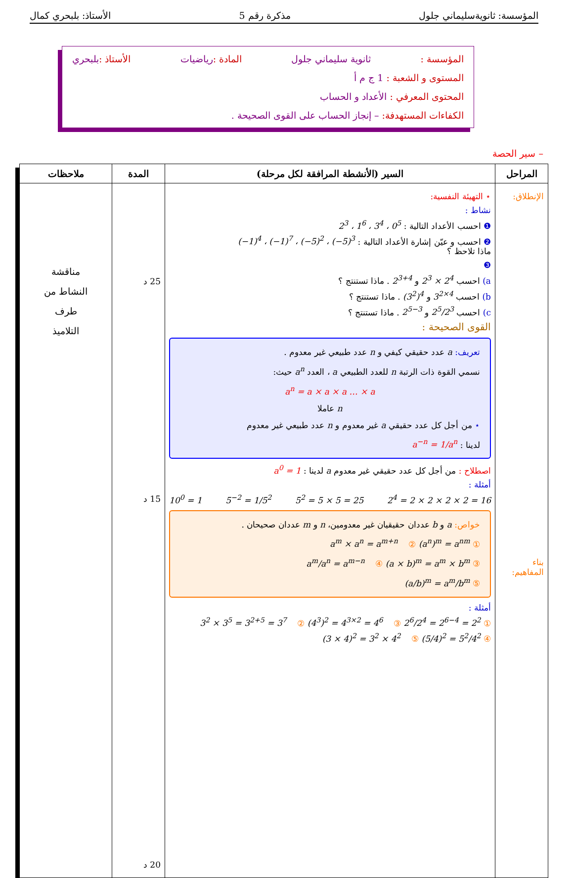المؤسسة: ثانويةسليماني جلول مذكرة رقم 5 الأستاذ: بلبحري كمال
المؤسسة : ثانوية سليماني جلول المادة :رياضيات الأستاذ :بلبحري
المستوى و الشعبة : 1 ج م أ
المحتوى المعرفي : الأعداد و الحساب
الكفاءات المستهدفة: – إنجاز الحساب على القوى الصحيحة .
– سير الحصة
| المراحل | السير (الأنشطة المرافقة لكل مرحلة) | المدة | ملاحظات |
| --- | --- | --- | --- |
| الإنطلاق: بناء المفاهيم: | ⋆ التهيئة النفسية: نشاط : ❶ احسب الأعداد التالية : 2<sup>3</sup> ، 1<sup>6</sup> ، 3<sup>4</sup> ، 0<sup>5</sup> ❷ احسب و عيّن إشارة الأعداد التالية : (−1)<sup>4</sup> ، (−1)<sup>7</sup> ، (−5)<sup>2</sup> ، (−5)<sup>3</sup> ماذا تلاحظ ؟ ❸ a) احسب 2<sup>3</sup> × 2<sup>4</sup> و 2<sup>3+4</sup> . ماذا تستنتج ؟ b) احسب 3<sup>2×4</sup> و (3<sup>2</sup>)<sup>4</sup> . ماذا تستنتج ؟ c) احسب 2<sup>5</sup>/2<sup>3</sup> و 2<sup>5−3</sup> . ماذا تستنتج ؟ القوى الصحيحة : تعريف: a عدد حقيقي كيفي و n عدد طبيعي غير معدوم . نسمي القوة ذات الرتبة n للعدد الطبيعي a ، العدد a<sup>n</sup> حيث: a<sup>n</sup> = a × a × a … × a n عاملا ⋆ من أجل كل عدد حقيقي a غير معدوم و n عدد طبيعي غير معدوم لدينا : a<sup>−n</sup> = 1/a<sup>n</sup> اصطلاح : من أجل كل عدد حقيقي غير معدوم a لدينا : a<sup>0</sup> = 1 أمثلة : 10<sup>0</sup> = 1 5<sup>−2</sup> = 1/5<sup>2</sup> 5<sup>2</sup> = 5 × 5 = 25 2<sup>4</sup> = 2 × 2 × 2 × 2 = 16 خواص: a و b عددان حقيقيان غير معدومين، n و m عددان صحيحان . ① a<sup>m</sup> × a<sup>n</sup> = a<sup>m+n</sup> ② (a<sup>n</sup>)<sup>m</sup> = a<sup>nm</sup> ③ a<sup>m</sup>/a<sup>n</sup> = a<sup>m−n</sup> ④ (a × b)<sup>m</sup> = a<sup>m</sup> × b<sup>m</sup> ⑤ (a/b)<sup>m</sup> = a<sup>m</sup>/b<sup>m</sup> أمثلة : ① 3<sup>2</sup> × 3<sup>5</sup> = 3<sup>2+5</sup> = 3<sup>7</sup> ② (4<sup>3</sup>)<sup>2</sup> = 4<sup>3×2</sup> = 4<sup>6</sup> ③ 2<sup>6</sup>/2<sup>4</sup> = 2<sup>6−4</sup> = 2<sup>2</sup> ④ (3 × 4)<sup>2</sup> = 3<sup>2</sup> × 4<sup>2</sup> ⑤ (5/4)<sup>2</sup> = 5<sup>2</sup>/4<sup>2</sup> | 25 د 15 د 20 د | مناقشة النشاط من طرف التلاميذ |